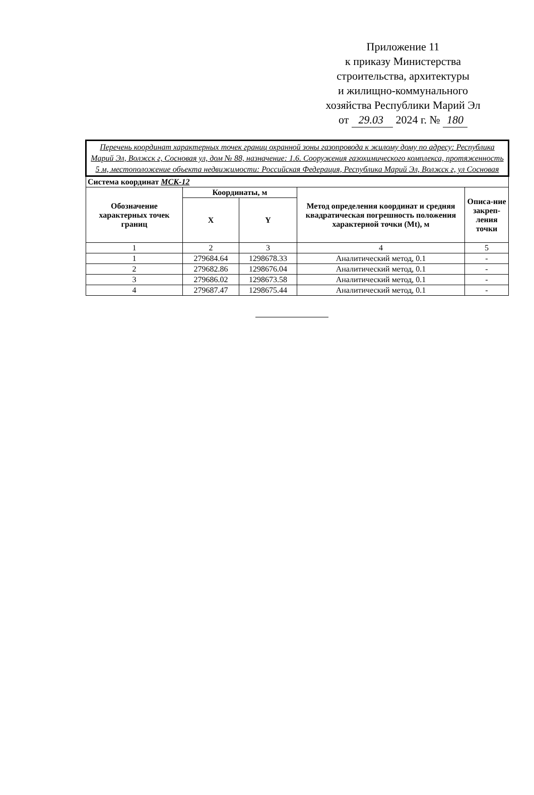Приложение 11
к приказу Министерства
строительства, архитектуры
и жилищно-коммунального
хозяйства Республики Марий Эл
от 29.03 2024 г. № 180
| Перечень координат характерных точек границ охранной зоны газопровода к жилому дому по адресу: Республика Марий Эл, Волжск г, Сосновая ул, дом № 88, назначение: 1.6. Сооружения газохимического комплекса, протяженность 5 м, местоположение объекта недвижимости: Российская Федерация, Республика Марий Эл, Волжск г, ул Сосновая | | | | |
| Система координат МСК-12 | | | | |
| Обозначение характерных точек границ | Координаты, м | | Метод определения координат и средняя квадратическая погрешность положения характерной точки (Mt), м | Описа-ние закреп-ления точки |
| | X | Y | | |
| 1 | 2 | 3 | 4 | 5 |
| 1 | 279684.64 | 1298678.33 | Аналитический метод, 0.1 | - |
| 2 | 279682.86 | 1298676.04 | Аналитический метод, 0.1 | - |
| 3 | 279686.02 | 1298673.58 | Аналитический метод, 0.1 | - |
| 4 | 279687.47 | 1298675.44 | Аналитический метод, 0.1 | - |